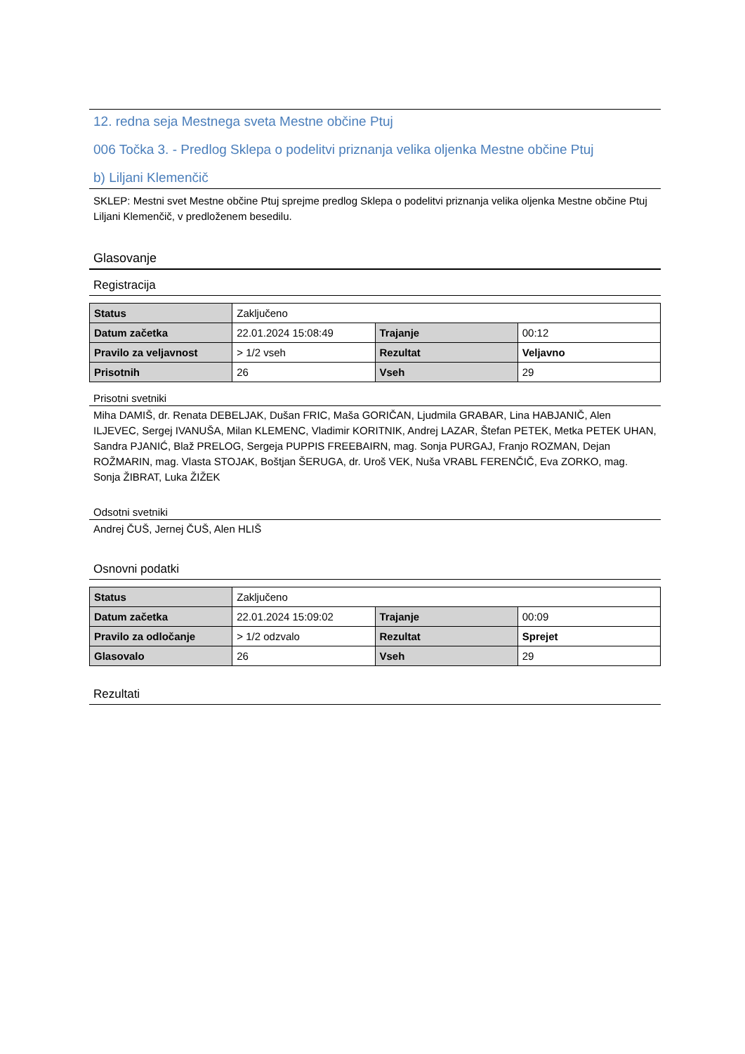12. redna seja Mestnega sveta Mestne občine Ptuj
006 Točka 3. - Predlog Sklepa o podelitvi priznanja velika oljenka Mestne občine Ptuj
b) Liljani Klemenčič
SKLEP: Mestni svet Mestne občine Ptuj sprejme predlog Sklepa o podelitvi priznanja velika oljenka Mestne občine Ptuj Liljani Klemenčič, v predloženem besedilu.
Glasovanje
Registracija
| Status | Zaključeno | | |
| Datum začetka | 22.01.2024 15:08:49 | Trajanje | 00:12 |
| Pravilo za veljavnost | > 1/2 vseh | Rezultat | Veljavno |
| Prisotnih | 26 | Vseh | 29 |
Prisotni svetniki
Miha DAMIŠ, dr. Renata DEBELJAK, Dušan FRIC, Maša GORIČAN, Ljudmila GRABAR, Lina HABJANIČ, Alen ILJEVEC, Sergej IVANUŠA, Milan KLEMENC, Vladimir KORITNIK, Andrej LAZAR, Štefan PETEK, Metka PETEK UHAN, Sandra PJANIĆ, Blaž PRELOG, Sergeja PUPPIS FREEBAIRN, mag. Sonja PURGAJ, Franjo ROZMAN, Dejan ROŽMARIN, mag. Vlasta STOJAK, Boštjan ŠERUGA, dr. Uroš VEK, Nuša VRABL FERENČIČ, Eva ZORKO, mag. Sonja ŽIBRAT, Luka ŽIŽEK
Odsotni svetniki
Andrej ČUŠ, Jernej ČUŠ, Alen HLIŠ
Osnovni podatki
| Status | Zaključeno | | |
| Datum začetka | 22.01.2024 15:09:02 | Trajanje | 00:09 |
| Pravilo za odločanje | > 1/2 odzvalo | Rezultat | Sprejet |
| Glasovalo | 26 | Vseh | 29 |
Rezultati